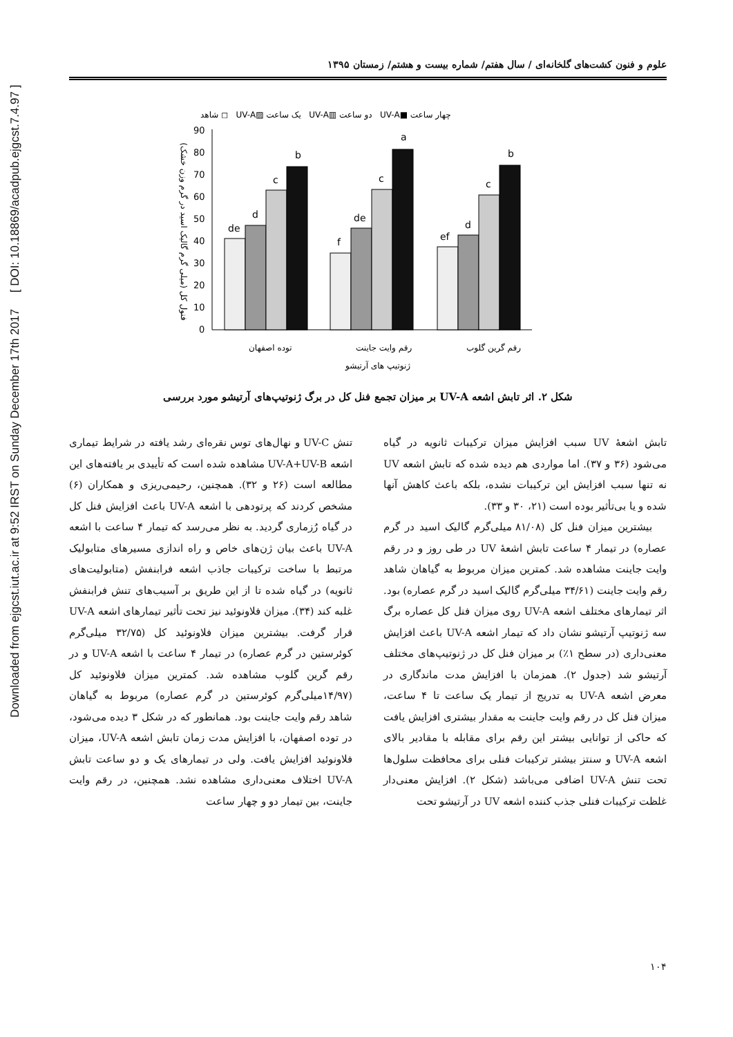Downloaded from ejgcst.iut.ac.ir at 9:52 IRST on Sunday December 17th 2017 [ DOI: 10.18869/acadpub.ejgcst.7.4.97 ]
علوم و فنون کشت‌های گلخانه‌ای / سال هفتم/ شماره بیست و هشتم/ زمستان ۱۳۹۵
شاهد ◻ UV-A▨ یک ساعت UV-A▥ دو ساعت UV-A■ چهار ساعت
90
80
70
60
50
40
30
20
10
0
de
d
c
b
f
de
c
a
ef
d
c
b
توده اصفهان
رقم وایت جاینت
رقم گرین گلوب
ژنوتیپ های آرتیشو
فنول کل (میلی گرم گالیک اسید در گرم وزن خشک)
شکل ۲. اثر تابش اشعه UV-A بر میزان تجمع فنل کل در برگ ژنوتیپ‌های آرتیشو مورد بررسی
تابش اشعهٔ UV سبب افزایش میزان ترکیبات ثانویه در گیاه می‌شود (۳۶ و ۳۷). اما مواردی هم دیده شده که تابش اشعه UV نه تنها سبب افزایش این ترکیبات نشده، بلکه باعث کاهش آنها شده و یا بی‌تأثیر بوده است (۲۱، ۳۰ و ۳۳).
بیشترین میزان فنل کل (۸۱/۰۸ میلی‌گرم گالیک اسید در گرم عصاره) در تیمار ۴ ساعت تابش اشعهٔ UV در طی روز و در رقم وایت جاینت مشاهده شد. کمترین میزان مربوط به گیاهان شاهد رقم وایت جاینت (۳۴/۶۱ میلی‌گرم گالیک اسید در گرم عصاره) بود. اثر تیمارهای مختلف اشعه UV-A روی میزان فنل کل عصاره برگ سه ژنوتیپ آرتیشو نشان داد که تیمار اشعه UV-A باعث افزایش معنی‌داری (در سطح ۱٪) بر میزان فنل کل در ژنوتیپ‌های مختلف آرتیشو شد (جدول ۲). همزمان با افزایش مدت ماندگاری در معرض اشعه UV-A به تدریج از تیمار یک ساعت تا ۴ ساعت، میزان فنل کل در رقم وایت جاینت به مقدار بیشتری افزایش یافت که حاکی از توانایی بیشتر این رقم برای مقابله با مقادیر بالای اشعه UV-A و سنتز بیشتر ترکیبات فنلی برای محافظت سلول‌ها تحت تنش UV-A اضافی می‌باشد (شکل ۲). افزایش معنی‌دار غلظت ترکیبات فنلی جذب کننده اشعه UV در آرتیشو تحت
تنش UV-C و نهال‌های توس نقره‌ای رشد یافته در شرایط تیماری اشعه UV-A+UV-B مشاهده شده است که تأییدی بر یافته‌های این مطالعه است (۲۶ و ۳۲). همچنین، رحیمی‌ریزی و همکاران (۶) مشخص کردند که پرتودهی با اشعه UV-A باعث افزایش فنل کل در گیاه رُزماری گردید. به نظر می‌رسد که تیمار ۴ ساعت با اشعه UV-A باعث بیان ژن‌های خاص و راه اندازی مسیرهای متابولیک مرتبط با ساخت ترکیبات جاذب اشعه فرابنفش (متابولیت‌های ثانویه) در گیاه شده تا از این طریق بر آسیب‌های تنش فرابنفش غلبه کند (۳۴). میزان فلاونوئید نیز تحت تأثیر تیمارهای اشعه UV-A قرار گرفت. بیشترین میزان فلاونوئید کل (۳۲/۷۵ میلی‌گرم کوئرستین در گرم عصاره) در تیمار ۴ ساعت با اشعه UV-A و در رقم گرین گلوب مشاهده شد. کمترین میزان فلاونوئید کل (۱۴/۹۷میلی‌گرم کوئرستین در گرم عصاره) مربوط به گیاهان شاهد رقم وایت جاینت بود. همانطور که در شکل ۳ دیده می‌شود، در توده اصفهان، با افزایش مدت زمان تابش اشعه UV-A، میزان فلاونوئید افزایش یافت. ولی در تیمارهای یک و دو ساعت تابش UV-A اختلاف معنی‌داری مشاهده نشد. همچنین، در رقم وایت جاینت، بین تیمار دو و چهار ساعت
۱۰۴